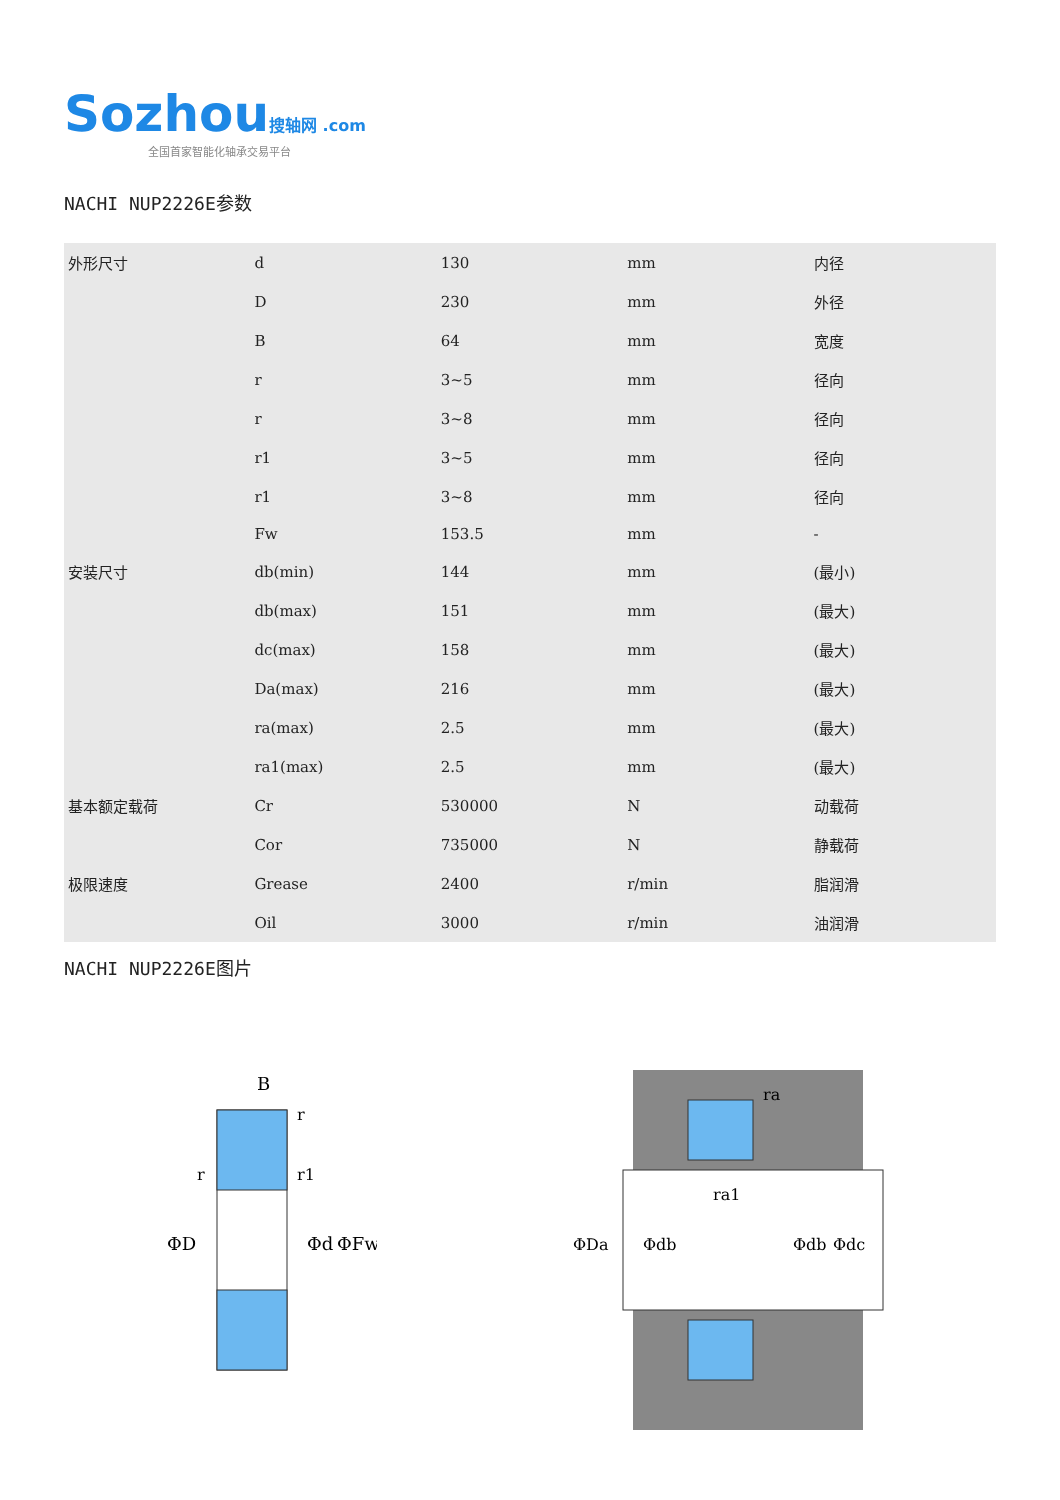Sozhou 搜轴网 .com
全国首家智能化轴承交易平台
NACHI NUP2226E参数
| 外形尺寸 | d | 130 | mm | 内径 |
| | D | 230 | mm | 外径 |
| | B | 64 | mm | 宽度 |
| | r | 3~5 | mm | 径向 |
| | r | 3~8 | mm | 径向 |
| | r1 | 3~5 | mm | 径向 |
| | r1 | 3~8 | mm | 径向 |
| | Fw | 153.5 | mm | - |
| 安装尺寸 | db(min) | 144 | mm | (最小) |
| | db(max) | 151 | mm | (最大) |
| | dc(max) | 158 | mm | (最大) |
| | Da(max) | 216 | mm | (最大) |
| | ra(max) | 2.5 | mm | (最大) |
| | ra1(max) | 2.5 | mm | (最大) |
| 基本额定载荷 | Cr | 530000 | N | 动载荷 |
| | Cor | 735000 | N | 静载荷 |
| 极限速度 | Grease | 2400 | r/min | 脂润滑 |
| | Oil | 3000 | r/min | 油润滑 |
NACHI NUP2226E图片
B
ΦD
Φd
ΦFw
r
r
r1
ΦDa
Φdb
Φdb
Φdc
ra
ra1